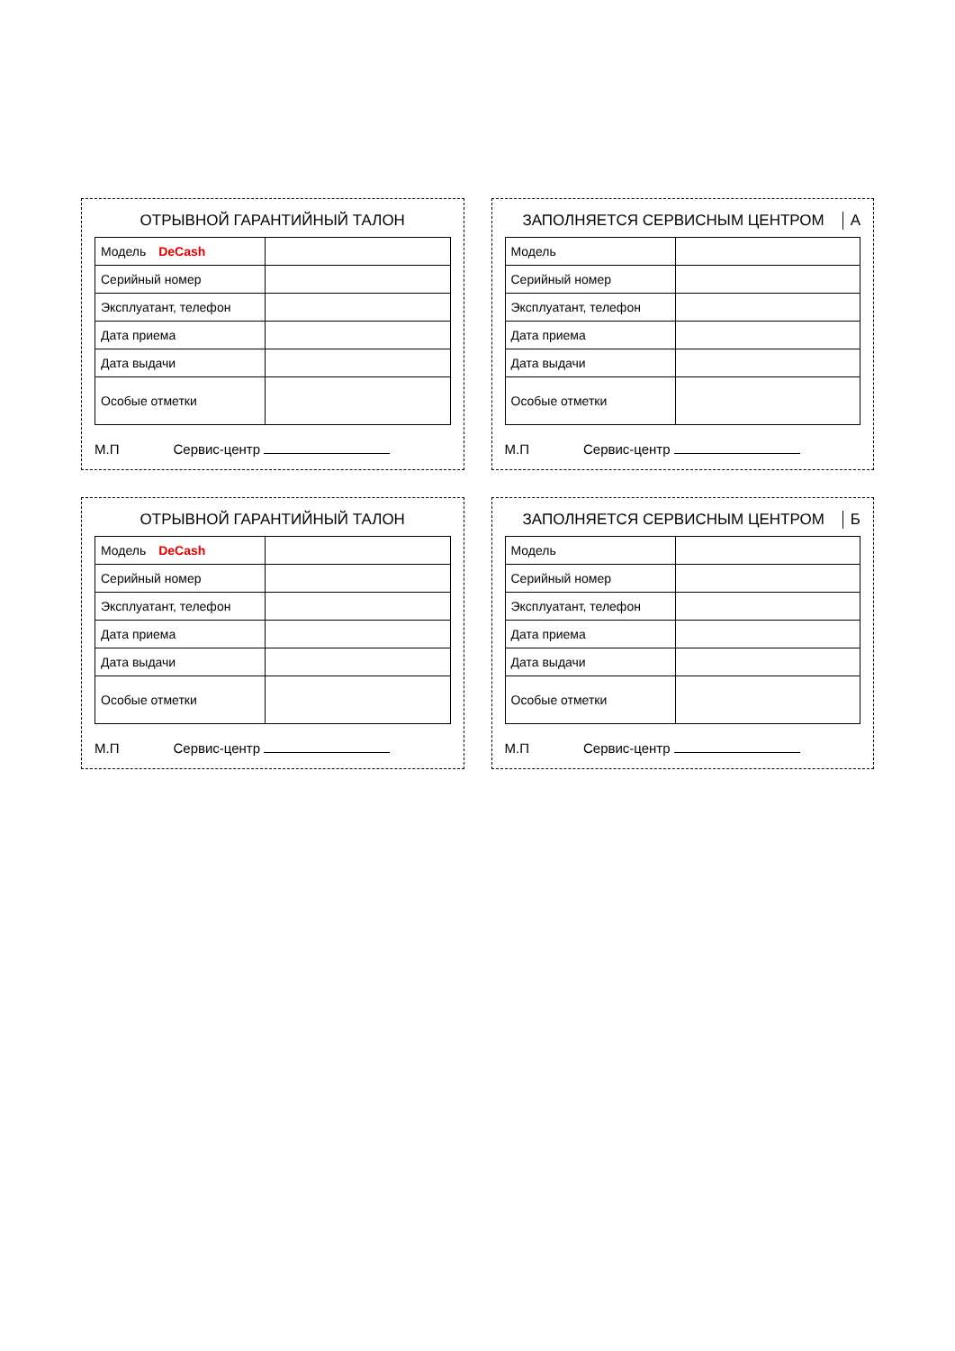ОТРЫВНОЙ ГАРАНТИЙНЫЙ ТАЛОН
| Модель DeCash | |
| Серийный номер | |
| Эксплуатант, телефон | |
| Дата приема | |
| Дата выдачи | |
| Особые отметки | |
М.П Сервис-центр
ЗАПОЛНЯЕТСЯ СЕРВИСНЫМ ЦЕНТРОМ А
| Модель | |
| Серийный номер | |
| Эксплуатант, телефон | |
| Дата приема | |
| Дата выдачи | |
| Особые отметки | |
М.П Сервис-центр
ОТРЫВНОЙ ГАРАНТИЙНЫЙ ТАЛОН
| Модель DeCash | |
| Серийный номер | |
| Эксплуатант, телефон | |
| Дата приема | |
| Дата выдачи | |
| Особые отметки | |
М.П Сервис-центр
ЗАПОЛНЯЕТСЯ СЕРВИСНЫМ ЦЕНТРОМ Б
| Модель | |
| Серийный номер | |
| Эксплуатант, телефон | |
| Дата приема | |
| Дата выдачи | |
| Особые отметки | |
М.П Сервис-центр